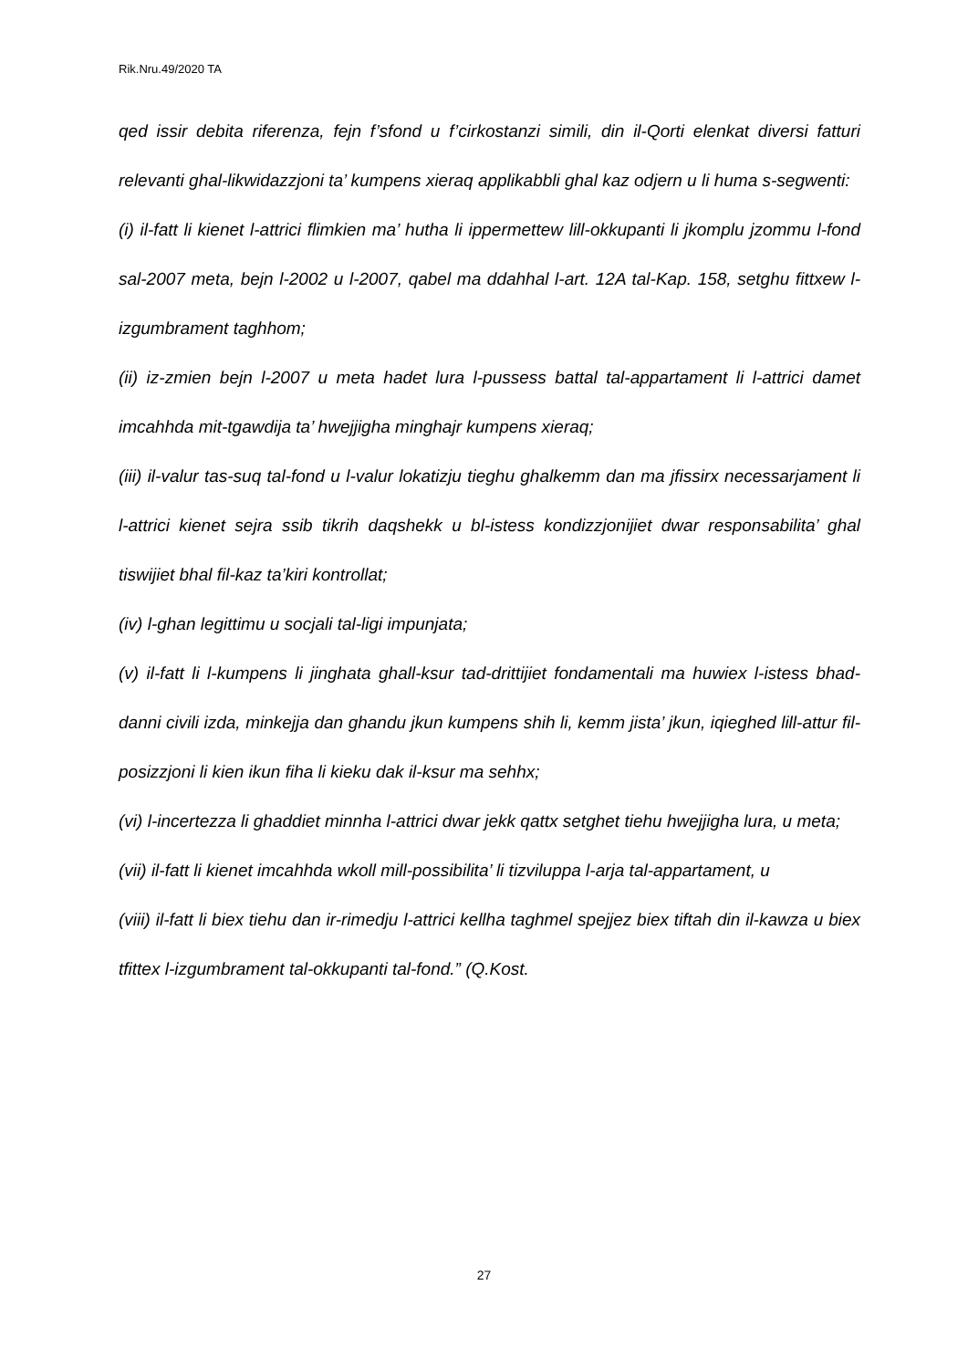Rik.Nru.49/2020 TA
qed issir debita riferenza, fejn f’sfond u f’cirkostanzi simili, din il-Qorti elenkat diversi fatturi relevanti ghal-likwidazzjoni ta’ kumpens xieraq applikabbli ghal kaz odjern u li huma s-segwenti:
(i) il-fatt li kienet l-attrici flimkien ma’ hutha li ippermettew lill-okkupanti li jkomplu jzommu l-fond sal-2007 meta, bejn l-2002 u l-2007, qabel ma ddahhal l-art. 12A tal-Kap. 158, setghu fittxew l-izgumbrament taghhom;
(ii) iz-zmien bejn l-2007 u meta hadet lura l-pussess battal tal-appartament li l-attrici damet imcahhda mit-tgawdija ta’ hwejjigha minghajr kumpens xieraq;
(iii) il-valur tas-suq tal-fond u l-valur lokatizju tieghu ghalkemm dan ma jfissirx necessarjament li l-attrici kienet sejra ssib tikrih daqshekk u bl-istess kondizzjonijiet dwar responsabilita’ ghal tiswijiet bhal fil-kaz ta’kiri kontrollat;
(iv) l-ghan legittimu u socjali tal-ligi impunjata;
(v) il-fatt li l-kumpens li jinghata ghall-ksur tad-drittijiet fondamentali ma huwiex l-istess bhad-danni civili izda, minkejja dan ghandu jkun kumpens shih li, kemm jista’ jkun, iqieghed lill-attur fil-posizzjoni li kien ikun fiha li kieku dak il-ksur ma sehhx;
(vi) l-incertezza li ghaddiet minnha l-attrici dwar jekk qattx setghet tiehu hwejjigha lura, u meta;
(vii) il-fatt li kienet imcahhda wkoll mill-possibilita’ li tizviluppa l-arja tal-appartament, u
(viii) il-fatt li biex tiehu dan ir-rimedju l-attrici kellha taghmel spejjez biex tiftah din il-kawza u biex tfittex l-izgumbrament tal-okkupanti tal-fond.” (Q.Kost.
27